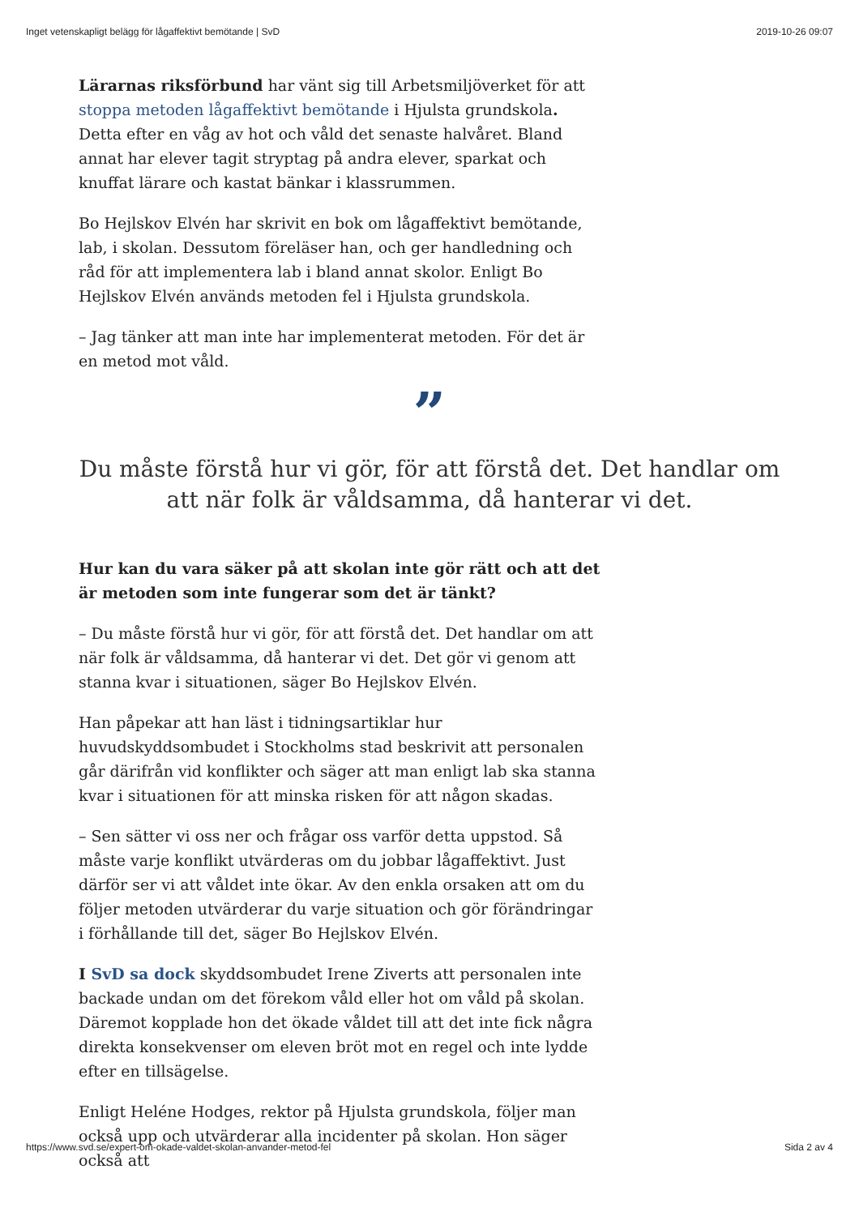Inget vetenskapligt belägg för lågaffektivt bemötande | SvD 2019-10-26 09:07
Lärarnas riksförbund har vänt sig till Arbetsmiljöverket för att stoppa metoden lågaffektivt bemötande i Hjulsta grundskola. Detta efter en våg av hot och våld det senaste halvåret. Bland annat har elever tagit stryptag på andra elever, sparkat och knuffat lärare och kastat bänkar i klassrummen.
Bo Hejlskov Elvén har skrivit en bok om lågaffektivt bemötande, lab, i skolan. Dessutom föreläser han, och ger handledning och råd för att implementera lab i bland annat skolor. Enligt Bo Hejlskov Elvén används metoden fel i Hjulsta grundskola.
– Jag tänker att man inte har implementerat metoden. För det är en metod mot våld.
”
Du måste förstå hur vi gör, för att förstå det. Det handlar om att när folk är våldsamma, då hanterar vi det.
Hur kan du vara säker på att skolan inte gör rätt och att det är metoden som inte fungerar som det är tänkt?
– Du måste förstå hur vi gör, för att förstå det. Det handlar om att när folk är våldsamma, då hanterar vi det. Det gör vi genom att stanna kvar i situationen, säger Bo Hejlskov Elvén.
Han påpekar att han läst i tidningsartiklar hur huvudskyddsombudet i Stockholms stad beskrivit att personalen går därifrån vid konflikter och säger att man enligt lab ska stanna kvar i situationen för att minska risken för att någon skadas.
– Sen sätter vi oss ner och frågar oss varför detta uppstod. Så måste varje konflikt utvärderas om du jobbar lågaffektivt. Just därför ser vi att våldet inte ökar. Av den enkla orsaken att om du följer metoden utvärderar du varje situation och gör förändringar i förhållande till det, säger Bo Hejlskov Elvén.
I SvD sa dock skyddsombudet Irene Ziverts att personalen inte backade undan om det förekom våld eller hot om våld på skolan. Däremot kopplade hon det ökade våldet till att det inte fick några direkta konsekvenser om eleven bröt mot en regel och inte lydde efter en tillsägelse.
Enligt Heléne Hodges, rektor på Hjulsta grundskola, följer man också upp och utvärderar alla incidenter på skolan. Hon säger också att
https://www.svd.se/expert-om-okade-valdet-skolan-anvander-metod-fel Sida 2 av 4